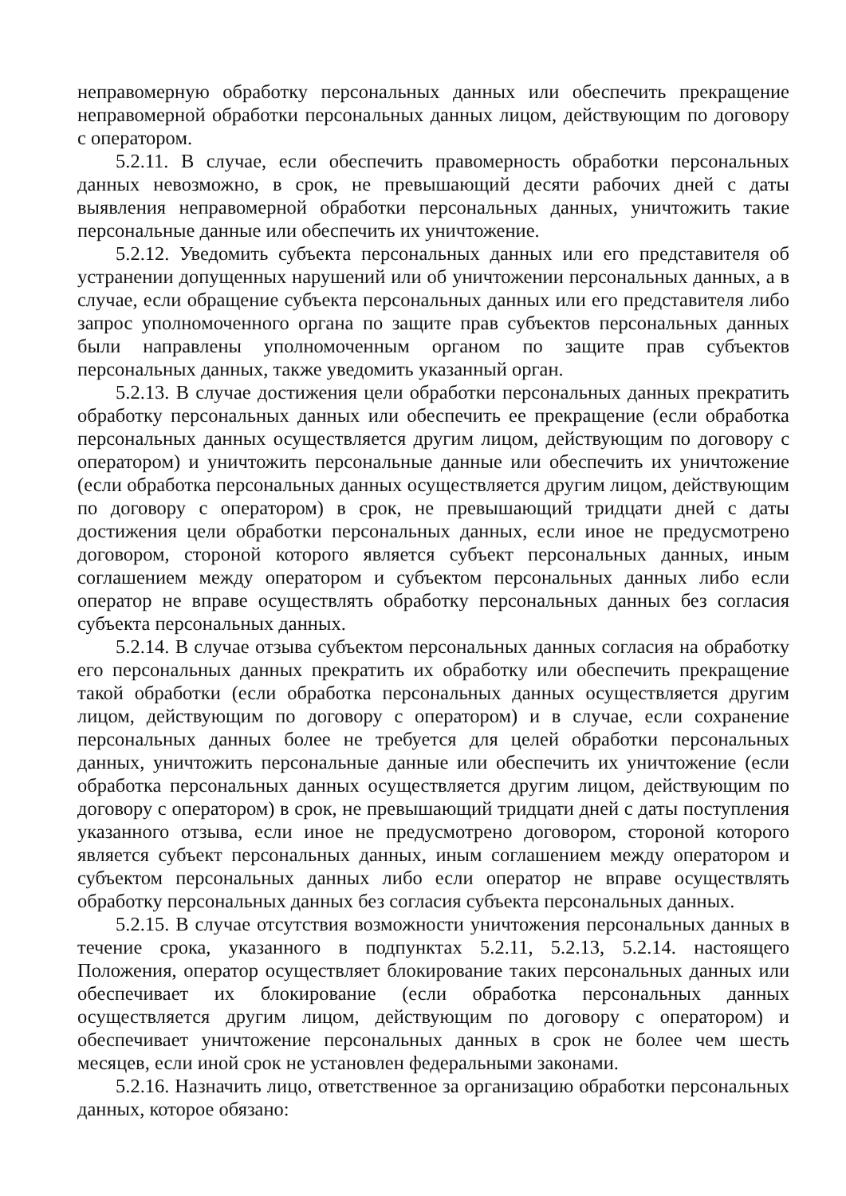неправомерную обработку персональных данных или обеспечить прекращение неправомерной обработки персональных данных лицом, действующим по договору с оператором.
5.2.11. В случае, если обеспечить правомерность обработки персональных данных невозможно, в срок, не превышающий десяти рабочих дней с даты выявления неправомерной обработки персональных данных, уничтожить такие персональные данные или обеспечить их уничтожение.
5.2.12. Уведомить субъекта персональных данных или его представителя об устранении допущенных нарушений или об уничтожении персональных данных, а в случае, если обращение субъекта персональных данных или его представителя либо запрос уполномоченного органа по защите прав субъектов персональных данных были направлены уполномоченным органом по защите прав субъектов персональных данных, также уведомить указанный орган.
5.2.13. В случае достижения цели обработки персональных данных прекратить обработку персональных данных или обеспечить ее прекращение (если обработка персональных данных осуществляется другим лицом, действующим по договору с оператором) и уничтожить персональные данные или обеспечить их уничтожение (если обработка персональных данных осуществляется другим лицом, действующим по договору с оператором) в срок, не превышающий тридцати дней с даты достижения цели обработки персональных данных, если иное не предусмотрено договором, стороной которого является субъект персональных данных, иным соглашением между оператором и субъектом персональных данных либо если оператор не вправе осуществлять обработку персональных данных без согласия субъекта персональных данных.
5.2.14. В случае отзыва субъектом персональных данных согласия на обработку его персональных данных прекратить их обработку или обеспечить прекращение такой обработки (если обработка персональных данных осуществляется другим лицом, действующим по договору с оператором) и в случае, если сохранение персональных данных более не требуется для целей обработки персональных данных, уничтожить персональные данные или обеспечить их уничтожение (если обработка персональных данных осуществляется другим лицом, действующим по договору с оператором) в срок, не превышающий тридцати дней с даты поступления указанного отзыва, если иное не предусмотрено договором, стороной которого является субъект персональных данных, иным соглашением между оператором и субъектом персональных данных либо если оператор не вправе осуществлять обработку персональных данных без согласия субъекта персональных данных.
5.2.15. В случае отсутствия возможности уничтожения персональных данных в течение срока, указанного в подпунктах 5.2.11, 5.2.13, 5.2.14. настоящего Положения, оператор осуществляет блокирование таких персональных данных или обеспечивает их блокирование (если обработка персональных данных осуществляется другим лицом, действующим по договору с оператором) и обеспечивает уничтожение персональных данных в срок не более чем шесть месяцев, если иной срок не установлен федеральными законами.
5.2.16. Назначить лицо, ответственное за организацию обработки персональных данных, которое обязано: